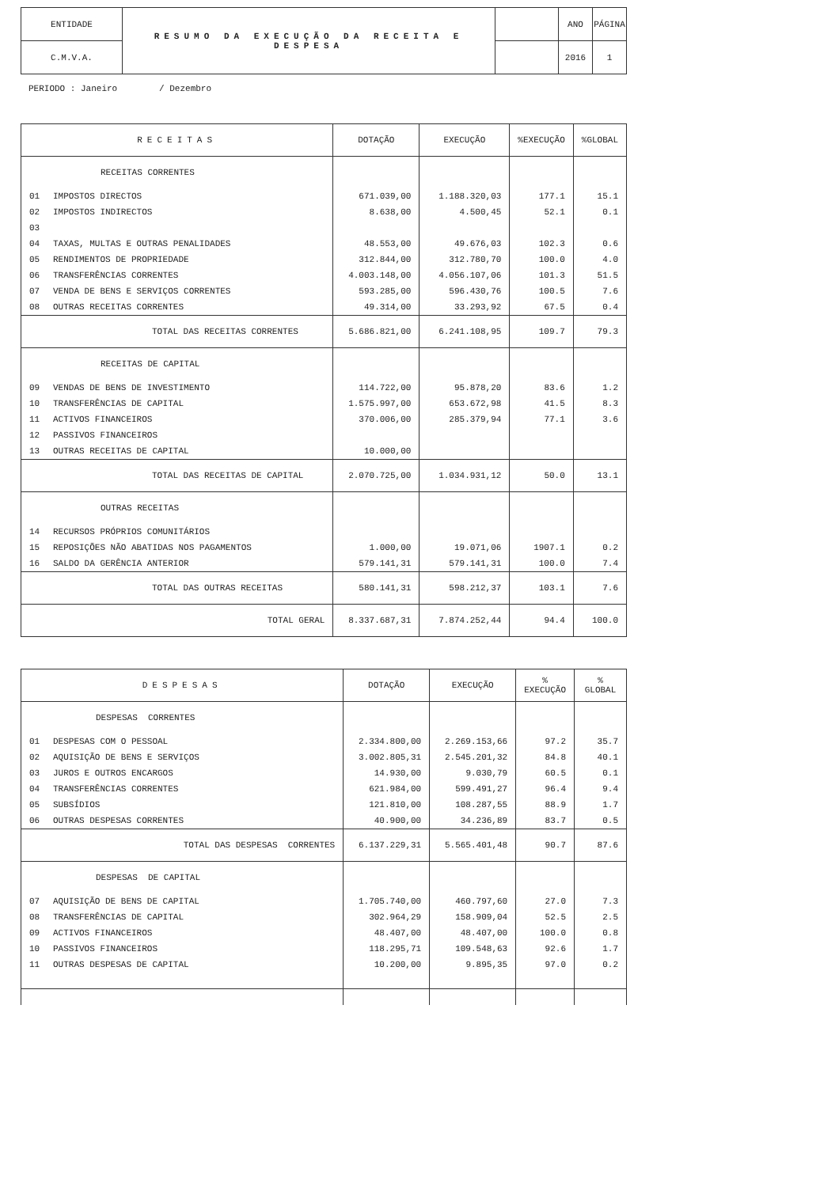| ENTIDADE | RESUMO DA EXECUÇÃO DA RECEITA E DESPESA | | ANO | PÁGINA |
| C.M.V.A. | | | 2016 | 1 |
PERIODO : Janeiro / Dezembro
| RECEITAS | DOTAÇÃO | EXECUÇÃO | %EXECUÇÃO | %GLOBAL |
| --- | --- | --- | --- | --- |
| RECEITAS CORRENTES | | | | |
| 01 IMPOSTOS DIRECTOS | 671.039,00 | 1.188.320,03 | 177.1 | 15.1 |
| 02 IMPOSTOS INDIRECTOS | 8.638,00 | 4.500,45 | 52.1 | 0.1 |
| 03 | | | | |
| 04 TAXAS, MULTAS E OUTRAS PENALIDADES | 48.553,00 | 49.676,03 | 102.3 | 0.6 |
| 05 RENDIMENTOS DE PROPRIEDADE | 312.844,00 | 312.780,70 | 100.0 | 4.0 |
| 06 TRANSFERÊNCIAS CORRENTES | 4.003.148,00 | 4.056.107,06 | 101.3 | 51.5 |
| 07 VENDA DE BENS E SERVIÇOS CORRENTES | 593.285,00 | 596.430,76 | 100.5 | 7.6 |
| 08 OUTRAS RECEITAS CORRENTES | 49.314,00 | 33.293,92 | 67.5 | 0.4 |
| TOTAL DAS RECEITAS CORRENTES | 5.686.821,00 | 6.241.108,95 | 109.7 | 79.3 |
| RECEITAS DE CAPITAL | | | | |
| 09 VENDAS DE BENS DE INVESTIMENTO | 114.722,00 | 95.878,20 | 83.6 | 1.2 |
| 10 TRANSFERÊNCIAS DE CAPITAL | 1.575.997,00 | 653.672,98 | 41.5 | 8.3 |
| 11 ACTIVOS FINANCEIROS | 370.006,00 | 285.379,94 | 77.1 | 3.6 |
| 12 PASSIVOS FINANCEIROS | | | | |
| 13 OUTRAS RECEITAS DE CAPITAL | 10.000,00 | | | |
| TOTAL DAS RECEITAS DE CAPITAL | 2.070.725,00 | 1.034.931,12 | 50.0 | 13.1 |
| OUTRAS RECEITAS | | | | |
| 14 RECURSOS PRÓPRIOS COMUNITÁRIOS | | | | |
| 15 REPOSIÇÕES NÃO ABATIDAS NOS PAGAMENTOS | 1.000,00 | 19.071,06 | 1907.1 | 0.2 |
| 16 SALDO DA GERÊNCIA ANTERIOR | 579.141,31 | 579.141,31 | 100.0 | 7.4 |
| TOTAL DAS OUTRAS RECEITAS | 580.141,31 | 598.212,37 | 103.1 | 7.6 |
| TOTAL GERAL | 8.337.687,31 | 7.874.252,44 | 94.4 | 100.0 |
| DESPESAS | DOTAÇÃO | EXECUÇÃO | % EXECUÇÃO | % GLOBAL |
| --- | --- | --- | --- | --- |
| DESPESAS CORRENTES | | | | |
| 01 DESPESAS COM O PESSOAL | 2.334.800,00 | 2.269.153,66 | 97.2 | 35.7 |
| 02 AQUISIÇÃO DE BENS E SERVIÇOS | 3.002.805,31 | 2.545.201,32 | 84.8 | 40.1 |
| 03 JUROS E OUTROS ENCARGOS | 14.930,00 | 9.030,79 | 60.5 | 0.1 |
| 04 TRANSFERÊNCIAS CORRENTES | 621.984,00 | 599.491,27 | 96.4 | 9.4 |
| 05 SUBSÍDIOS | 121.810,00 | 108.287,55 | 88.9 | 1.7 |
| 06 OUTRAS DESPESAS CORRENTES | 40.900,00 | 34.236,89 | 83.7 | 0.5 |
| TOTAL DAS DESPESAS CORRENTES | 6.137.229,31 | 5.565.401,48 | 90.7 | 87.6 |
| DESPESAS DE CAPITAL | | | | |
| 07 AQUISIÇÃO DE BENS DE CAPITAL | 1.705.740,00 | 460.797,60 | 27.0 | 7.3 |
| 08 TRANSFERÊNCIAS DE CAPITAL | 302.964,29 | 158.909,04 | 52.5 | 2.5 |
| 09 ACTIVOS FINANCEIROS | 48.407,00 | 48.407,00 | 100.0 | 0.8 |
| 10 PASSIVOS FINANCEIROS | 118.295,71 | 109.548,63 | 92.6 | 1.7 |
| 11 OUTRAS DESPESAS DE CAPITAL | 10.200,00 | 9.895,35 | 97.0 | 0.2 |